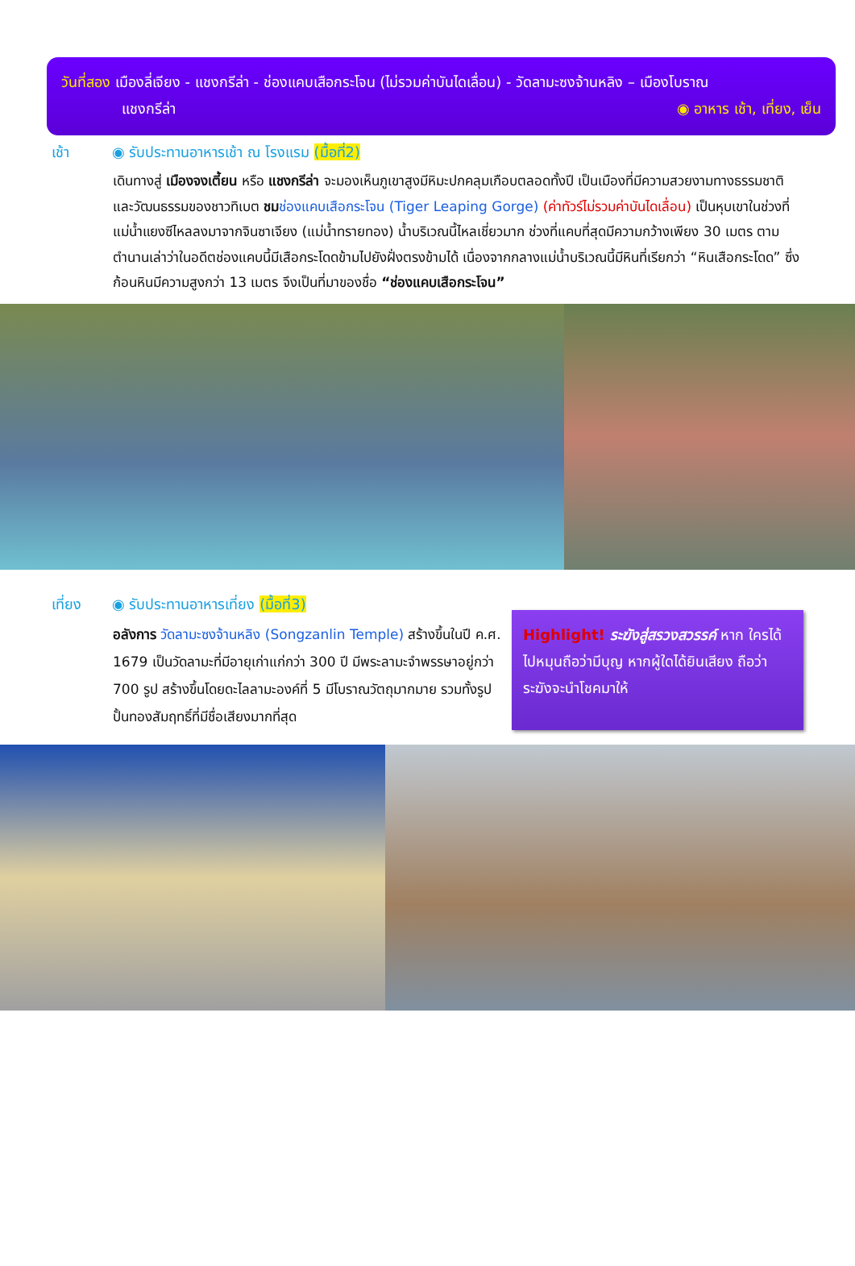วันที่สอง เมืองลี่เจียง - แชงกรีล่า - ช่องแคบเสือกระโจน (ไม่รวมค่าบันไดเลื่อน) - วัดลามะซงจ้านหลิง – เมืองโบราณ
แชงกรีล่า ◉ อาหาร เช้า, เที่ยง, เย็น
เช้า ◉ รับประทานอาหารเช้า ณ โรงแรม (มื้อที่2)
เดินทางสู่ เมืองจงเตี้ยน หรือ แชงกรีล่า จะมองเห็นภูเขาสูงมีหิมะปกคลุมเกือบตลอดทั้งปี เป็นเมืองที่มีความสวยงามทางธรรมชาติและวัฒนธรรมของชาวทิเบต ชม ช่องแคบเสือกระโจน (Tiger Leaping Gorge) (ค่าทัวร์ไม่รวมค่าบันไดเลื่อน) เป็นหุบเขาในช่วงที่แม่น้ำแยงซีไหลลงมาจากจินซาเจียง (แม่น้ำทรายทอง) น้ำบริเวณนี้ไหลเชี่ยวมาก ช่วงที่แคบที่สุดมีความกว้างเพียง 30 เมตร ตามตำนานเล่าว่าในอดีตช่องแคบนี้มีเสือกระโดดข้ามไปยังฝั่งตรงข้ามได้ เนื่องจากกลางแม่น้ำบริเวณนี้มีหินที่เรียกว่า “หินเสือกระโดด” ซึ่งก้อนหินมีความสูงกว่า 13 เมตร จึงเป็นที่มาของชื่อ “ช่องแคบเสือกระโจน”
เที่ยง ◉ รับประทานอาหารเที่ยง (มื้อที่3)
อลังการ วัดลามะซงจ้านหลิง (Songzanlin Temple) สร้างขึ้นในปี ค.ศ. 1679 เป็นวัดลามะที่มีอายุเก่าแก่กว่า 300 ปี มีพระลามะจำพรรษาอยู่กว่า 700 รูป สร้างขึ้นโดยดะไลลามะองค์ที่ 5 มีโบราณวัตถุมากมาย รวมทั้งรูปปั้นทองสัมฤทธิ์ที่มีชื่อเสียงมากที่สุด
Highlight! ระฆังสู่สรวงสวรรค์ หาก ใครได้ไปหมุนถือว่ามีบุญ หากผู้ใดได้ยินเสียง ถือว่าระฆังจะนำโชคมาให้